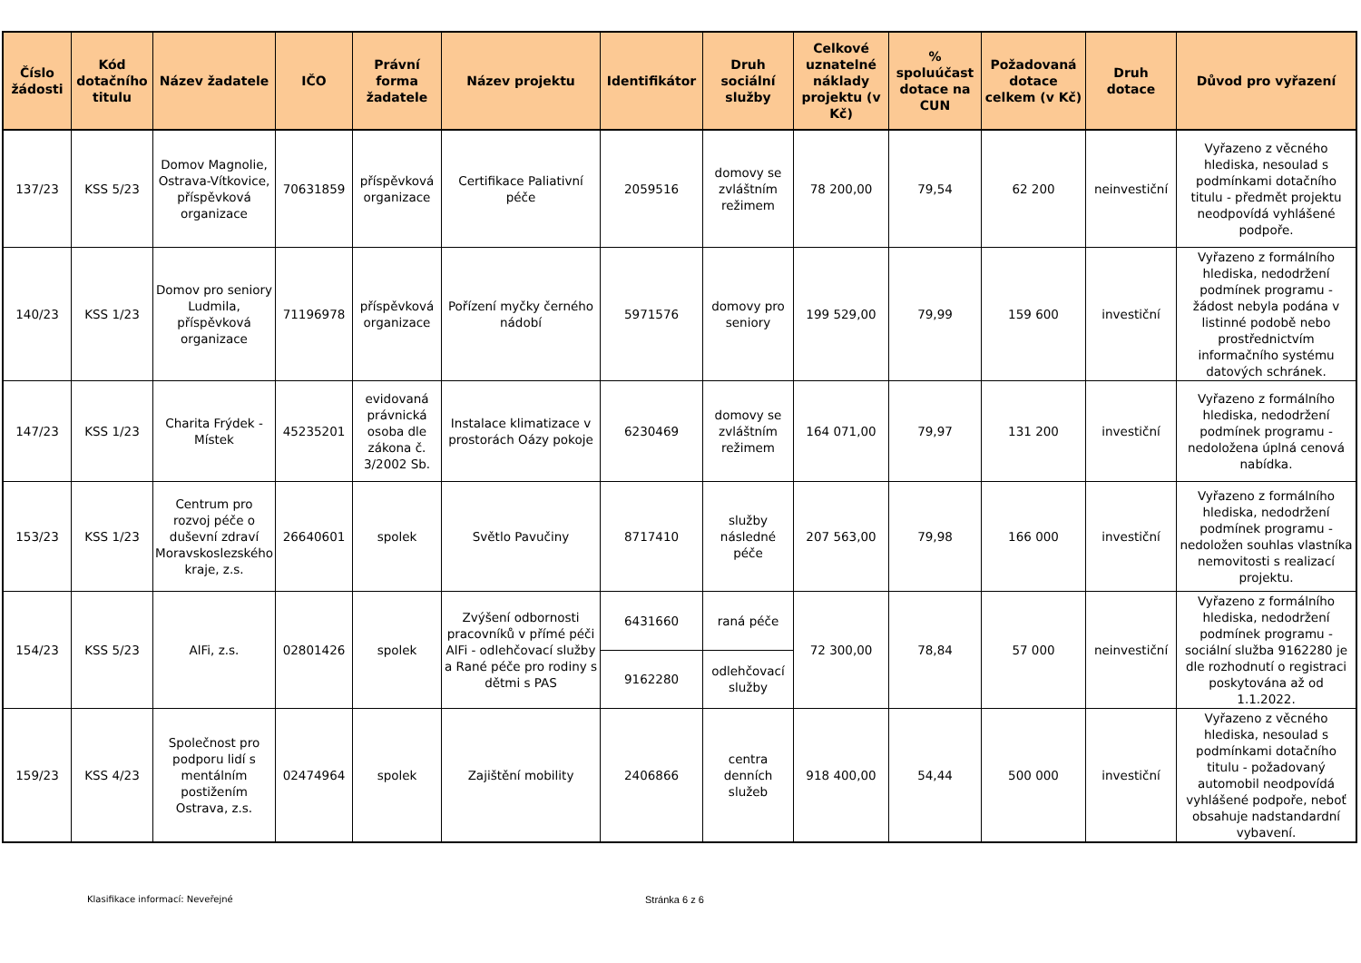| Číslo žádosti | Kód dotačního titulu | Název žadatele | IČO | Právní forma žadatele | Název projektu | Identifikátor | Druh sociální služby | Celkové uznatelné náklady projektu (v Kč) | % spoluúčast dotace na CUN | Požadovaná dotace celkem (v Kč) | Druh dotace | Důvod pro vyřazení |
| --- | --- | --- | --- | --- | --- | --- | --- | --- | --- | --- | --- | --- |
| 137/23 | KSS 5/23 | Domov Magnolie, Ostrava-Vítkovice, příspěvková organizace | 70631859 | příspěvková organizace | Certifikace Paliativní péče | 2059516 | domovy se zvláštním režimem | 78 200,00 | 79,54 | 62 200 | neinvestiční | Vyřazeno z věcného hlediska, nesoulad s podmínkami dotačního titulu - předmět projektu neodpovídá vyhlášené podpoře. |
| 140/23 | KSS 1/23 | Domov pro seniory Ludmila, příspěvková organizace | 71196978 | příspěvková organizace | Pořízení myčky černého nádobí | 5971576 | domovy pro seniory | 199 529,00 | 79,99 | 159 600 | investiční | Vyřazeno z formálního hlediska, nedodržení podmínek programu - žádost nebyla podána v listinné podobě nebo prostřednictvím informačního systému datových schránek. |
| 147/23 | KSS 1/23 | Charita Frýdek - Místek | 45235201 | evidovaná právnická osoba dle zákona č. 3/2002 Sb. | Instalace klimatizace v prostorách Oázy pokoje | 6230469 | domovy se zvláštním režimem | 164 071,00 | 79,97 | 131 200 | investiční | Vyřazeno z formálního hlediska, nedodržení podmínek programu - nedoložena úplná cenová nabídka. |
| 153/23 | KSS 1/23 | Centrum pro rozvoj péče o duševní zdraví Moravskoslezského kraje, z.s. | 26640601 | spolek | Světlo Pavučiny | 8717410 | služby následné péče | 207 563,00 | 79,98 | 166 000 | investiční | Vyřazeno z formálního hlediska, nedodržení podmínek programu - nedoložen souhlas vlastníka nemovitosti s realizací projektu. |
| 154/23 | KSS 5/23 | AlFi, z.s. | 02801426 | spolek | Zvýšení odbornosti pracovníků v přímé péči AlFi - odlehčovací služby a Rané péče pro rodiny s dětmi s PAS | 6431660 | raná péče | 72 300,00 | 78,84 | 57 000 | neinvestiční | Vyřazeno z formálního hlediska, nedodržení podmínek programu - sociální služba 9162280 je dle rozhodnutí o registraci poskytována až od 1.1.2022. |
| | | | | | | 9162280 | odlehčovací služby | | | | | |
| 159/23 | KSS 4/23 | Společnost pro podporu lidí s mentálním postižením Ostrava, z.s. | 02474964 | spolek | Zajištění mobility | 2406866 | centra denních služeb | 918 400,00 | 54,44 | 500 000 | investiční | Vyřazeno z věcného hlediska, nesoulad s podmínkami dotačního titulu - požadovaný automobil neodpovídá vyhlášené podpoře, neboť obsahuje nadstandardní vybavení. |
Klasifikace informací: Neveřejné Stránka 6 z 6